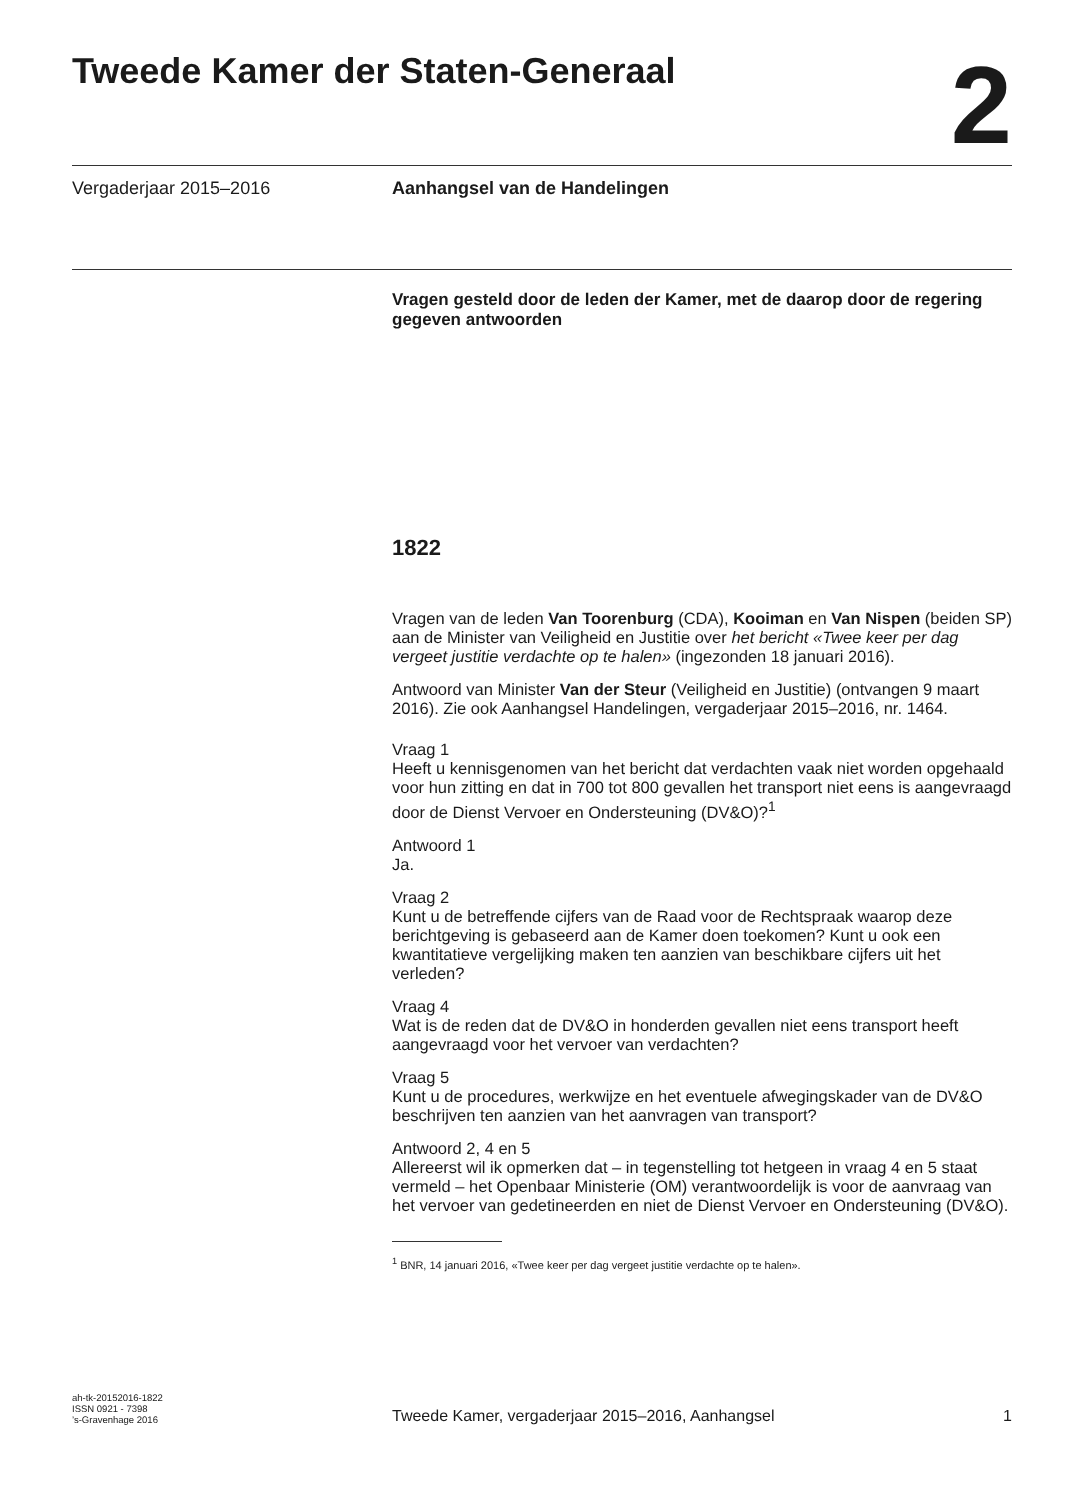Tweede Kamer der Staten-Generaal
2
Vergaderjaar 2015–2016 Aanhangsel van de Handelingen
Vragen gesteld door de leden der Kamer, met de daarop door de regering gegeven antwoorden
1822
Vragen van de leden Van Toorenburg (CDA), Kooiman en Van Nispen (beiden SP) aan de Minister van Veiligheid en Justitie over het bericht «Twee keer per dag vergeet justitie verdachte op te halen» (ingezonden 18 januari 2016).
Antwoord van Minister Van der Steur (Veiligheid en Justitie) (ontvangen 9 maart 2016). Zie ook Aanhangsel Handelingen, vergaderjaar 2015–2016, nr. 1464.
Vraag 1
Heeft u kennisgenomen van het bericht dat verdachten vaak niet worden opgehaald voor hun zitting en dat in 700 tot 800 gevallen het transport niet eens is aangevraagd door de Dienst Vervoer en Ondersteuning (DV&O)?<sup>1</sup>
Antwoord 1
Ja.
Vraag 2
Kunt u de betreffende cijfers van de Raad voor de Rechtspraak waarop deze berichtgeving is gebaseerd aan de Kamer doen toekomen? Kunt u ook een kwantitatieve vergelijking maken ten aanzien van beschikbare cijfers uit het verleden?
Vraag 4
Wat is de reden dat de DV&O in honderden gevallen niet eens transport heeft aangevraagd voor het vervoer van verdachten?
Vraag 5
Kunt u de procedures, werkwijze en het eventuele afwegingskader van de DV&O beschrijven ten aanzien van het aanvragen van transport?
Antwoord 2, 4 en 5
Allereerst wil ik opmerken dat – in tegenstelling tot hetgeen in vraag 4 en 5 staat vermeld – het Openbaar Ministerie (OM) verantwoordelijk is voor de aanvraag van het vervoer van gedetineerden en niet de Dienst Vervoer en Ondersteuning (DV&O).
<sup>1</sup> BNR, 14 januari 2016, «Twee keer per dag vergeet justitie verdachte op te halen».
ah-tk-20152016-1822
ISSN 0921 - 7398
’s-Gravenhage 2016
Tweede Kamer, vergaderjaar 2015–2016, Aanhangsel
1